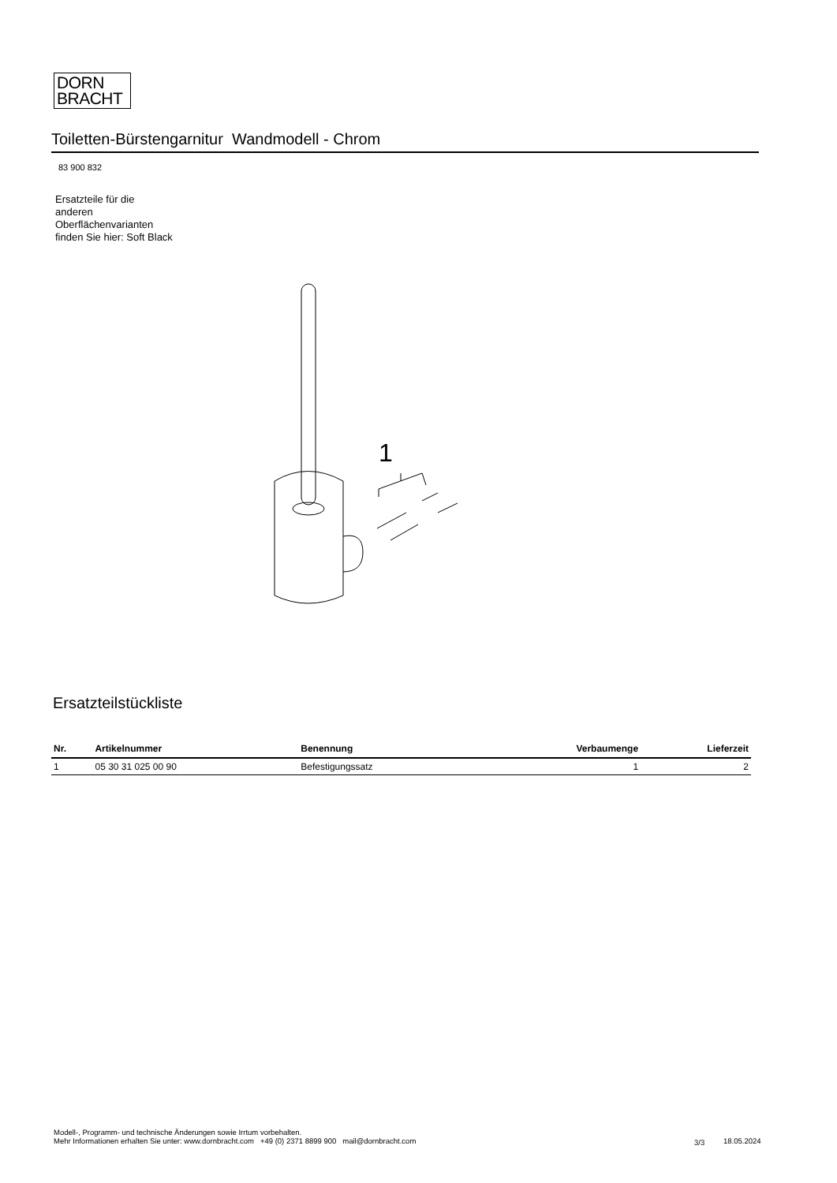DORN
BRACHT
Toiletten-Bürstengarnitur Wandmodell - Chrom
83 900 832
Ersatzteile für die anderen Oberflächenvarianten finden Sie hier: Soft Black
1
Ersatzteilstückliste
| Nr. | Artikelnummer | Benennung | Verbaumenge | Lieferzeit |
| --- | --- | --- | --- | --- |
| 1 | 05 30 31 025 00 90 | Befestigungssatz | 1 | 2 |
Modell-, Programm- und technische Änderungen sowie Irrtum vorbehalten.
Mehr Informationen erhalten Sie unter: www.dornbracht.com +49 (0) 2371 8899 900 mail@dornbracht.com
3/3 18.05.2024